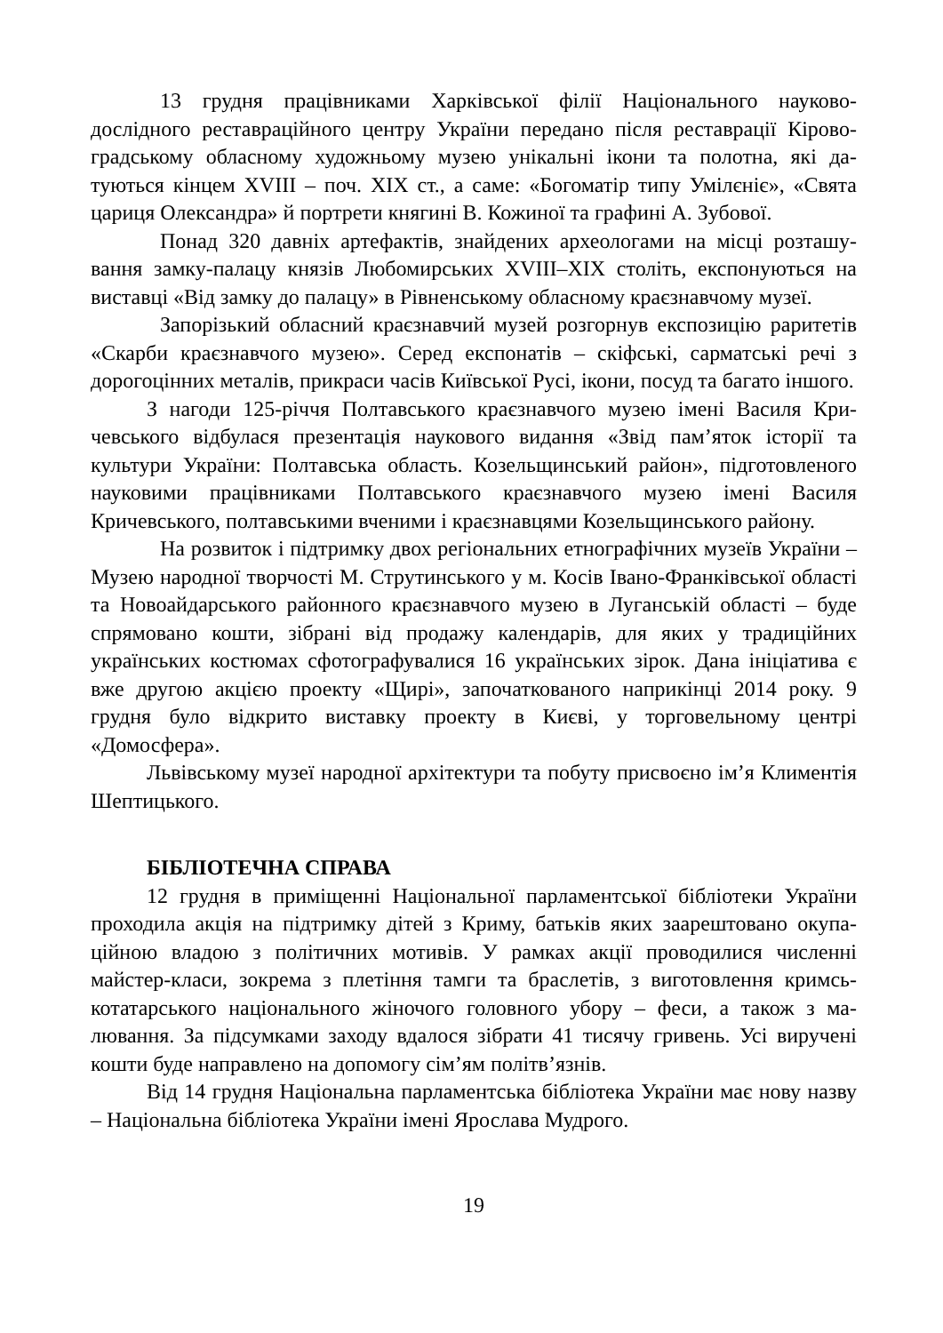13 грудня працівниками Харківської філії Національного науково-дослідного реставраційного центру України передано після реставрації Кірово­градському обласному художньому музею унікальні ікони та полотна, які да­туються кінцем XVIII – поч. XIX ст., а саме: «Богоматір типу Умілєніє», «Свята цариця Олександра» й портрети княгині В. Кожиної та графині А. Зубової.
Понад 320 давніх артефактів, знайдених археологами на місці розташу­вання замку-палацу князів Любомирських XVIII–XIX століть, експонуються на виставці «Від замку до палацу» в Рівненському обласному краєзнавчому музеї.
Запорізький обласний краєзнавчий музей розгорнув експозицію раритe­тів «Скарби краєзнавчого музею». Серед експонатів – скіфські, сарматські речі з дорогоцінних металів, прикраси часів Київської Русі, ікони, посуд та багато іншого.
З нагоди 125-річчя Полтавського краєзнавчого музею імені Василя Кри­чевського відбулася презентація наукового видання «Звід пам’яток історії та культури України: Полтавська область. Козельщинський район», підготовлено­го науковими працівниками Полтавського краєзнавчого музею імені Василя Кричевського, полтавськими вченими і краєзнавцями Козельщинського району.
На розвиток і підтримку двох регіональних етнографічних музеїв Укра­їни – Музею народної творчості М. Струтинського у м. Косів Івано-Франківсь­кої області та Новоайдарського районного краєзнавчого музею в Луганській області – буде спрямовано кошти, зібрані від продажу календарів, для яких у традиційних українських костюмах сфотографувалися 16 українських зірок. Дана ініціатива є вже другою акцією проекту «Щирі», започаткованого напри­кінці 2014 року. 9 грудня було відкрито виставку проекту в Києві, у торговель­ному центрі «Домосфера».
Львівському музеї народної архітектури та побуту присвоєно ім’я Климе­нтія Шептицького.
БІБЛІОТЕЧНА СПРАВА
12 грудня в приміщенні Національної парламентської бібліотеки України проходила акція на підтримку дітей з Криму, батьків яких заарештовано окупа­ційною владою з політичних мотивів. У рамках акції проводилися численні майстер-класи, зокрема з плетіння тамги та браслетів, з виготовлення кримсь­котатарського національного жіночого головного убору – феси, а також з ма­лювання. За підсумками заходу вдалося зібрати 41 тисячу гривень. Усі виручені кошти буде направлено на допомогу сім’ям політв’язнів.
Від 14 грудня Національна парламентська бібліотека України має нову назву – Національна бібліотека України імені Ярослава Мудрого.
19